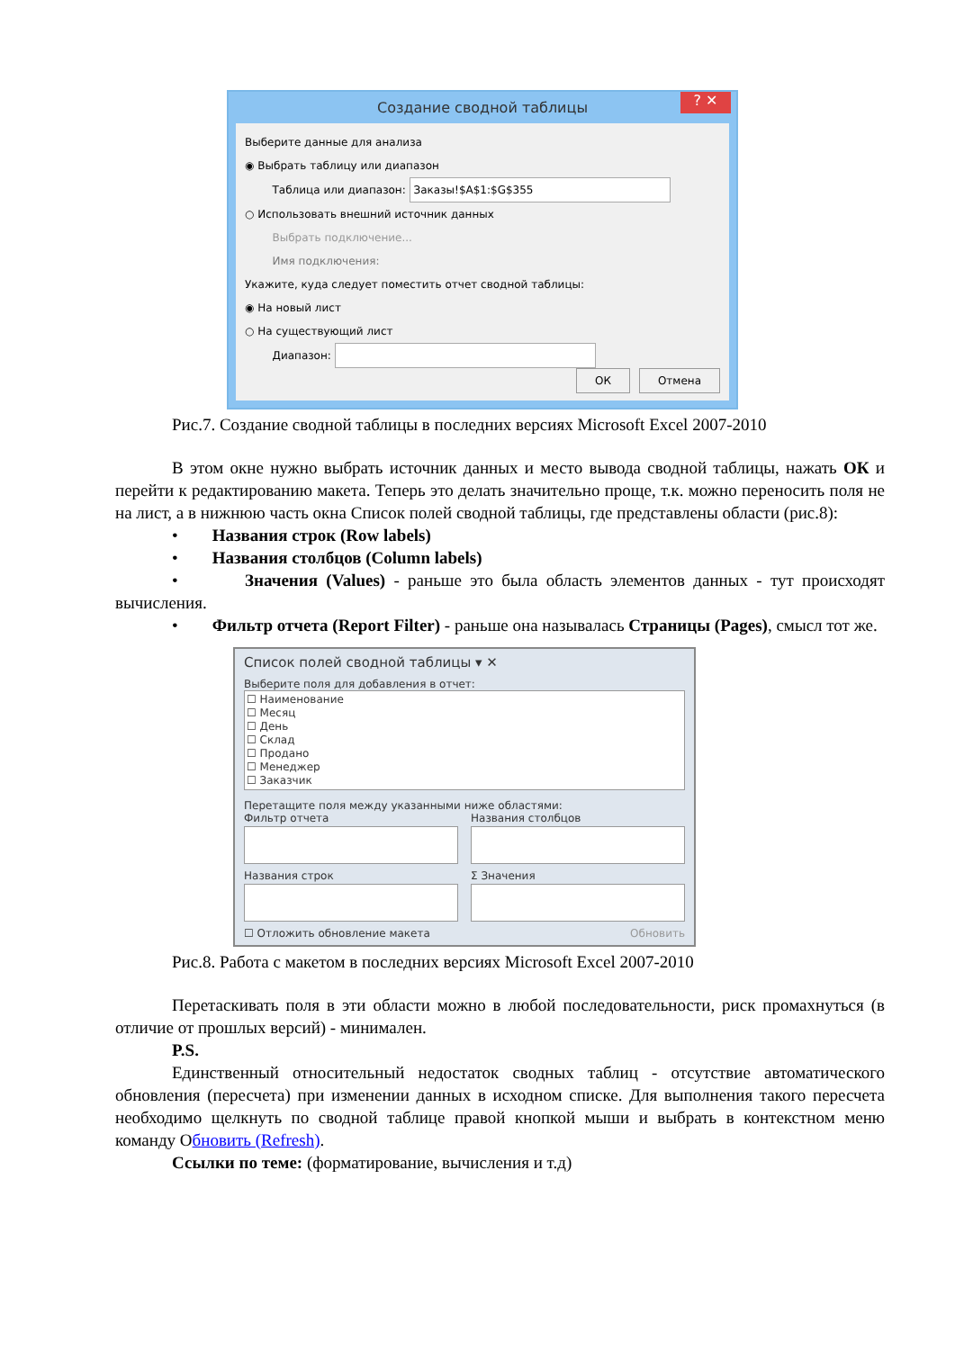Создание сводной таблицы ? ✕
Выберите данные для анализа
◉ Выбрать таблицу или диапазон
Таблица или диапазон: Заказы!$A$1:$G$355
○ Использовать внешний источник данных
Выбрать подключение...
Имя подключения:
Укажите, куда следует поместить отчет сводной таблицы:
◉ На новый лист
○ На существующий лист
Диапазон:
ОК Отмена
Рис.7. Создание сводной таблицы в последних версиях Microsoft Excel 2007-2010
В этом окне нужно выбрать источник данных и место вывода сводной таблицы, нажать ОК и перейти к редактированию макета. Теперь это делать значительно проще, т.к. можно переносить поля не на лист, а в нижнюю часть окна Список полей сводной таблицы, где представлены области (рис.8):
• Названия строк (Row labels)
• Названия столбцов (Column labels)
• Значения (Values) - раньше это была область элементов данных - тут происходят вычисления.
• Фильтр отчета (Report Filter) - раньше она называлась Страницы (Pages), смысл тот же.
Список полей сводной таблицы ▾ ✕
Выберите поля для добавления в отчет:
☐ Наименование
☐ Месяц
☐ День
☐ Склад
☐ Продано
☐ Менеджер
☐ Заказчик
Перетащите поля между указанными ниже областями:
Фильтр отчета Названия столбцов
Названия строк Σ Значения
☐ Отложить обновление макета Обновить
Рис.8. Работа с макетом в последних версиях Microsoft Excel 2007-2010
Перетаскивать поля в эти области можно в любой последовательности, риск промахнуться (в отличие от прошлых версий) - минимален.
P.S.
Единственный относительный недостаток сводных таблиц - отсутствие автоматического обновления (пересчета) при изменении данных в исходном списке. Для выполнения такого пересчета необходимо щелкнуть по сводной таблице правой кнопкой мыши и выбрать в контекстном меню команду Обновить (Refresh).
Ссылки по теме: (форматирование, вычисления и т.д)